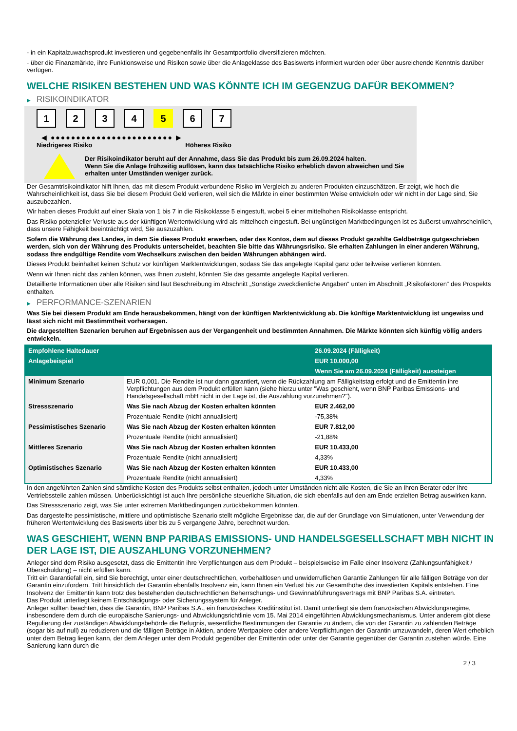- in ein Kapitalzuwachsprodukt investieren und gegebenenfalls ihr Gesamtportfolio diversifizieren möchten.
- über die Finanzmärkte, ihre Funktionsweise und Risiken sowie über die Anlageklasse des Basiswerts informiert wurden oder über ausreichende Kenntnis darüber verfügen.
WELCHE RISIKEN BESTEHEN UND WAS KÖNNTE ICH IM GEGENZUG DAFÜR BEKOMMEN?
▶ RISIKOINDIKATOR
1 2 3 4 5 6 7
◀ ●●●●●●●●●●●●●●●●●●●●●●●● ▶
Niedrigeres Risiko Höheres Risiko
Der Risikoindikator beruht auf der Annahme, dass Sie das Produkt bis zum 26.09.2024 halten.
Wenn Sie die Anlage frühzeitig auflösen, kann das tatsächliche Risiko erheblich davon abweichen und Sie erhalten unter Umständen weniger zurück.
Der Gesamtrisikoindikator hilft Ihnen, das mit diesem Produkt verbundene Risiko im Vergleich zu anderen Produkten einzuschätzen. Er zeigt, wie hoch die Wahrscheinlichkeit ist, dass Sie bei diesem Produkt Geld verlieren, weil sich die Märkte in einer bestimmten Weise entwickeln oder wir nicht in der Lage sind, Sie auszubezahlen.
Wir haben dieses Produkt auf einer Skala von 1 bis 7 in die Risikoklasse 5 eingestuft, wobei 5 einer mittelhohen Risikoklasse entspricht.
Das Risiko potenzieller Verluste aus der künftigen Wertentwicklung wird als mittelhoch eingestuft. Bei ungünstigen Marktbedingungen ist es äußerst unwahrscheinlich, dass unsere Fähigkeit beeinträchtigt wird, Sie auszuzahlen.
Sofern die Währung des Landes, in dem Sie dieses Produkt erwerben, oder des Kontos, dem auf dieses Produkt gezahlte Geldbeträge gutgeschrieben werden, sich von der Währung des Produkts unterscheidet, beachten Sie bitte das Währungsrisiko. Sie erhalten Zahlungen in einer anderen Währung, sodass Ihre endgültige Rendite vom Wechselkurs zwischen den beiden Währungen abhängen wird.
Dieses Produkt beinhaltet keinen Schutz vor künftigen Marktentwicklungen, sodass Sie das angelegte Kapital ganz oder teilweise verlieren könnten.
Wenn wir Ihnen nicht das zahlen können, was Ihnen zusteht, könnten Sie das gesamte angelegte Kapital verlieren.
Detaillierte Informationen über alle Risiken sind laut Beschreibung im Abschnitt „Sonstige zweckdienliche Angaben“ unten im Abschnitt „Risikofaktoren“ des Prospekts enthalten.
▶ PERFORMANCE-SZENARIEN
Was Sie bei diesem Produkt am Ende herausbekommen, hängt von der künftigen Marktentwicklung ab. Die künftige Marktentwicklung ist ungewiss und lässt sich nicht mit Bestimmtheit vorhersagen.
Die dargestellten Szenarien beruhen auf Ergebnissen aus der Vergangenheit und bestimmten Annahmen. Die Märkte könnten sich künftig völlig anders entwickeln.
| Empfohlene Haltedauer | | 26.09.2024 (Fälligkeit) |
| --- | --- | --- |
| Anlagebeispiel | | EUR 10.000,00 |
| | | Wenn Sie am 26.09.2024 (Fälligkeit) aussteigen |
| Minimum Szenario | EUR 0,001. Die Rendite ist nur dann garantiert, wenn die Rückzahlung am Fälligkeitstag erfolgt und die Emittentin ihre Verpflichtungen aus dem Produkt erfüllen kann (siehe hierzu unter "Was geschieht, wenn BNP Paribas Emissions- und Handelsgesellschaft mbH nicht in der Lage ist, die Auszahlung vorzunehmen?"). | |
| Stressszenario | Was Sie nach Abzug der Kosten erhalten könnten | EUR 2.462,00 |
| | Prozentuale Rendite (nicht annualisiert) | -75,38% |
| Pessimistisches Szenario | Was Sie nach Abzug der Kosten erhalten könnten | EUR 7.812,00 |
| | Prozentuale Rendite (nicht annualisiert) | -21,88% |
| Mittleres Szenario | Was Sie nach Abzug der Kosten erhalten könnten | EUR 10.433,00 |
| | Prozentuale Rendite (nicht annualisiert) | 4,33% |
| Optimistisches Szenario | Was Sie nach Abzug der Kosten erhalten könnten | EUR 10.433,00 |
| | Prozentuale Rendite (nicht annualisiert) | 4,33% |
In den angeführten Zahlen sind sämtliche Kosten des Produkts selbst enthalten, jedoch unter Umständen nicht alle Kosten, die Sie an Ihren Berater oder Ihre Vertriebsstelle zahlen müssen. Unberücksichtigt ist auch Ihre persönliche steuerliche Situation, die sich ebenfalls auf den am Ende erzielten Betrag auswirken kann.
Das Stressszenario zeigt, was Sie unter extremen Marktbedingungen zurückbekommen könnten.
Das dargestellte pessimistische, mittlere und optimistische Szenario stellt mögliche Ergebnisse dar, die auf der Grundlage von Simulationen, unter Verwendung der früheren Wertentwicklung des Basiswerts über bis zu 5 vergangene Jahre, berechnet wurden.
WAS GESCHIEHT, WENN BNP PARIBAS EMISSIONS- UND HANDELSGESELLSCHAFT MBH NICHT IN DER LAGE IST, DIE AUSZAHLUNG VORZUNEHMEN?
Anleger sind dem Risiko ausgesetzt, dass die Emittentin ihre Verpflichtungen aus dem Produkt – beispielsweise im Falle einer Insolvenz (Zahlungsunfähigkeit / Überschuldung) – nicht erfüllen kann.
Tritt ein Garantiefall ein, sind Sie berechtigt, unter einer deutschrechtlichen, vorbehaltlosen und unwiderruflichen Garantie Zahlungen für alle fälligen Beträge von der Garantin einzufordern. Tritt hinsichtlich der Garantin ebenfalls Insolvenz ein, kann Ihnen ein Verlust bis zur Gesamthöhe des investierten Kapitals entstehen. Eine Insolvenz der Emittentin kann trotz des bestehenden deutschrechtlichen Beherrschungs- und Gewinnabführungsvertrags mit BNP Paribas S.A. eintreten.
Das Produkt unterliegt keinem Entschädigungs- oder Sicherungssystem für Anleger.
Anleger sollten beachten, dass die Garantin, BNP Paribas S.A., ein französisches Kreditinstitut ist. Damit unterliegt sie dem französischen Abwicklungsregime, insbesondere dem durch die europäische Sanierungs- und Abwicklungsrichtlinie vom 15. Mai 2014 eingeführten Abwicklungsmechanismus. Unter anderem gibt diese Regulierung der zuständigen Abwicklungsbehörde die Befugnis, wesentliche Bestimmungen der Garantie zu ändern, die von der Garantin zu zahlenden Beträge (sogar bis auf null) zu reduzieren und die fälligen Beträge in Aktien, andere Wertpapiere oder andere Verpflichtungen der Garantin umzuwandeln, deren Wert erheblich unter dem Betrag liegen kann, der dem Anleger unter dem Produkt gegenüber der Emittentin oder unter der Garantie gegenüber der Garantin zustehen würde. Eine Sanierung kann durch die
2 / 3